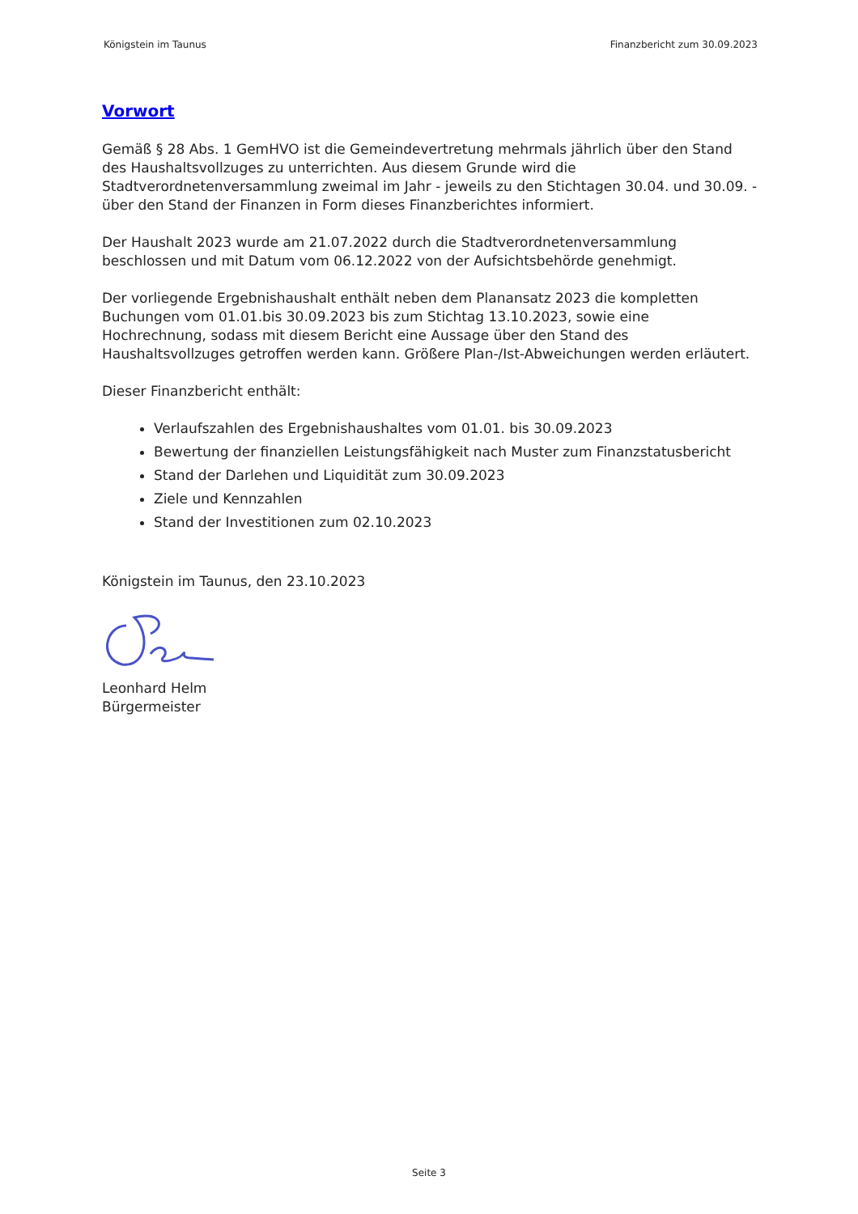Königstein im Taunus Finanzbericht zum 30.09.2023
Vorwort
Gemäß § 28 Abs. 1 GemHVO ist die Gemeindevertretung mehrmals jährlich über den Stand des Haushaltsvollzuges zu unterrichten. Aus diesem Grunde wird die Stadtverordnetenversammlung zweimal im Jahr - jeweils zu den Stichtagen 30.04. und 30.09. - über den Stand der Finanzen in Form dieses Finanzberichtes informiert.
Der Haushalt 2023 wurde am 21.07.2022 durch die Stadtverordnetenversammlung beschlossen und mit Datum vom 06.12.2022 von der Aufsichtsbehörde genehmigt.
Der vorliegende Ergebnishaushalt enthält neben dem Planansatz 2023 die kompletten Buchungen vom 01.01.bis 30.09.2023 bis zum Stichtag 13.10.2023, sowie eine Hochrechnung, sodass mit diesem Bericht eine Aussage über den Stand des Haushaltsvollzuges getroffen werden kann. Größere Plan-/Ist-Abweichungen werden erläutert.
Dieser Finanzbericht enthält:
Verlaufszahlen des Ergebnishaushaltes vom 01.01. bis 30.09.2023
Bewertung der finanziellen Leistungsfähigkeit nach Muster zum Finanzstatusbericht
Stand der Darlehen und Liquidität zum 30.09.2023
Ziele und Kennzahlen
Stand der Investitionen zum 02.10.2023
Königstein im Taunus, den 23.10.2023
Leonhard Helm
Bürgermeister
Seite 3